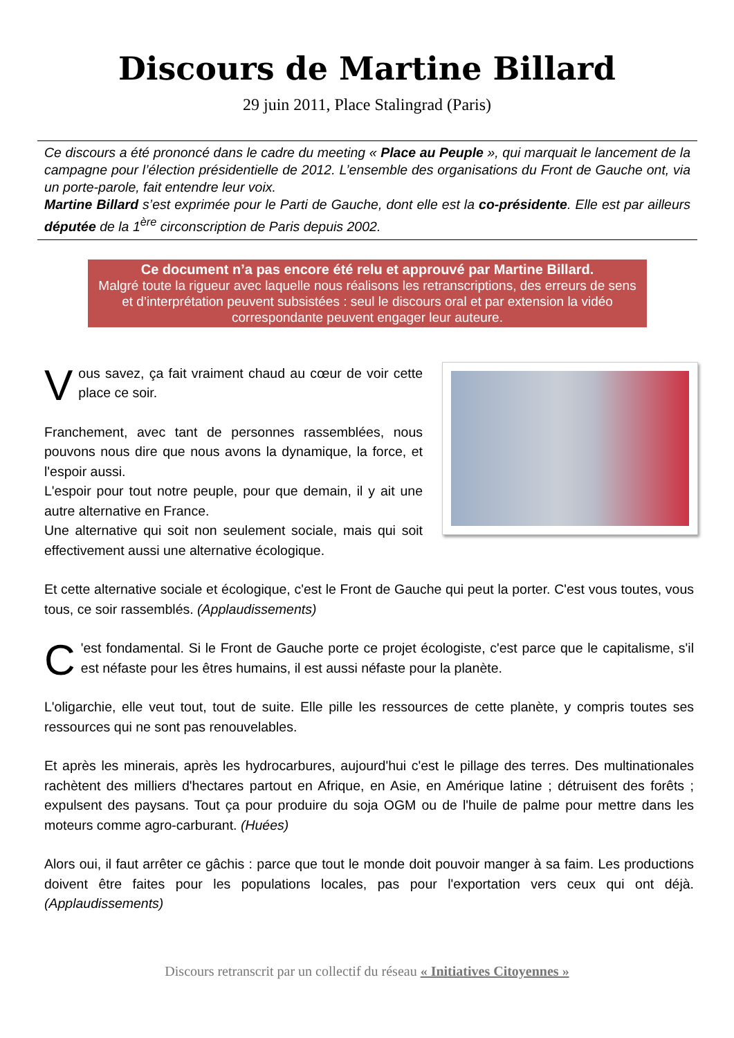Discours de Martine Billard
29 juin 2011, Place Stalingrad (Paris)
Ce discours a été prononcé dans le cadre du meeting « Place au Peuple », qui marquait le lancement de la campagne pour l’élection présidentielle de 2012. L’ensemble des organisations du Front de Gauche ont, via un porte-parole, fait entendre leur voix.
Martine Billard s’est exprimée pour le Parti de Gauche, dont elle est la co-présidente. Elle est par ailleurs députée de la 1<sup>ère</sup> circonscription de Paris depuis 2002.
Ce document n’a pas encore été relu et approuvé par Martine Billard.
Malgré toute la rigueur avec laquelle nous réalisons les retranscriptions, des erreurs de sens et d’interprétation peuvent subsistées : seul le discours oral et par extension la vidéo correspondante peuvent engager leur auteure.
Vous savez, ça fait vraiment chaud au cœur de voir cette place ce soir.
Franchement, avec tant de personnes rassemblées, nous pouvons nous dire que nous avons la dynamique, la force, et l'espoir aussi.
L'espoir pour tout notre peuple, pour que demain, il y ait une autre alternative en France.
Une alternative qui soit non seulement sociale, mais qui soit effectivement aussi une alternative écologique.
Et cette alternative sociale et écologique, c'est le Front de Gauche qui peut la porter. C'est vous toutes, vous tous, ce soir rassemblés. (Applaudissements)
C 'est fondamental. Si le Front de Gauche porte ce projet écologiste, c'est parce que le capitalisme, s'il est néfaste pour les êtres humains, il est aussi néfaste pour la planète.
L'oligarchie, elle veut tout, tout de suite. Elle pille les ressources de cette planète, y compris toutes ses ressources qui ne sont pas renouvelables.
Et après les minerais, après les hydrocarbures, aujourd'hui c'est le pillage des terres. Des multinationales rachètent des milliers d'hectares partout en Afrique, en Asie, en Amérique latine ; détruisent des forêts ; expulsent des paysans. Tout ça pour produire du soja OGM ou de l'huile de palme pour mettre dans les moteurs comme agro-carburant. (Huées)
Alors oui, il faut arrêter ce gâchis : parce que tout le monde doit pouvoir manger à sa faim. Les productions doivent être faites pour les populations locales, pas pour l'exportation vers ceux qui ont déjà. (Applaudissements)
Discours retranscrit par un collectif du réseau « Initiatives Citoyennes »